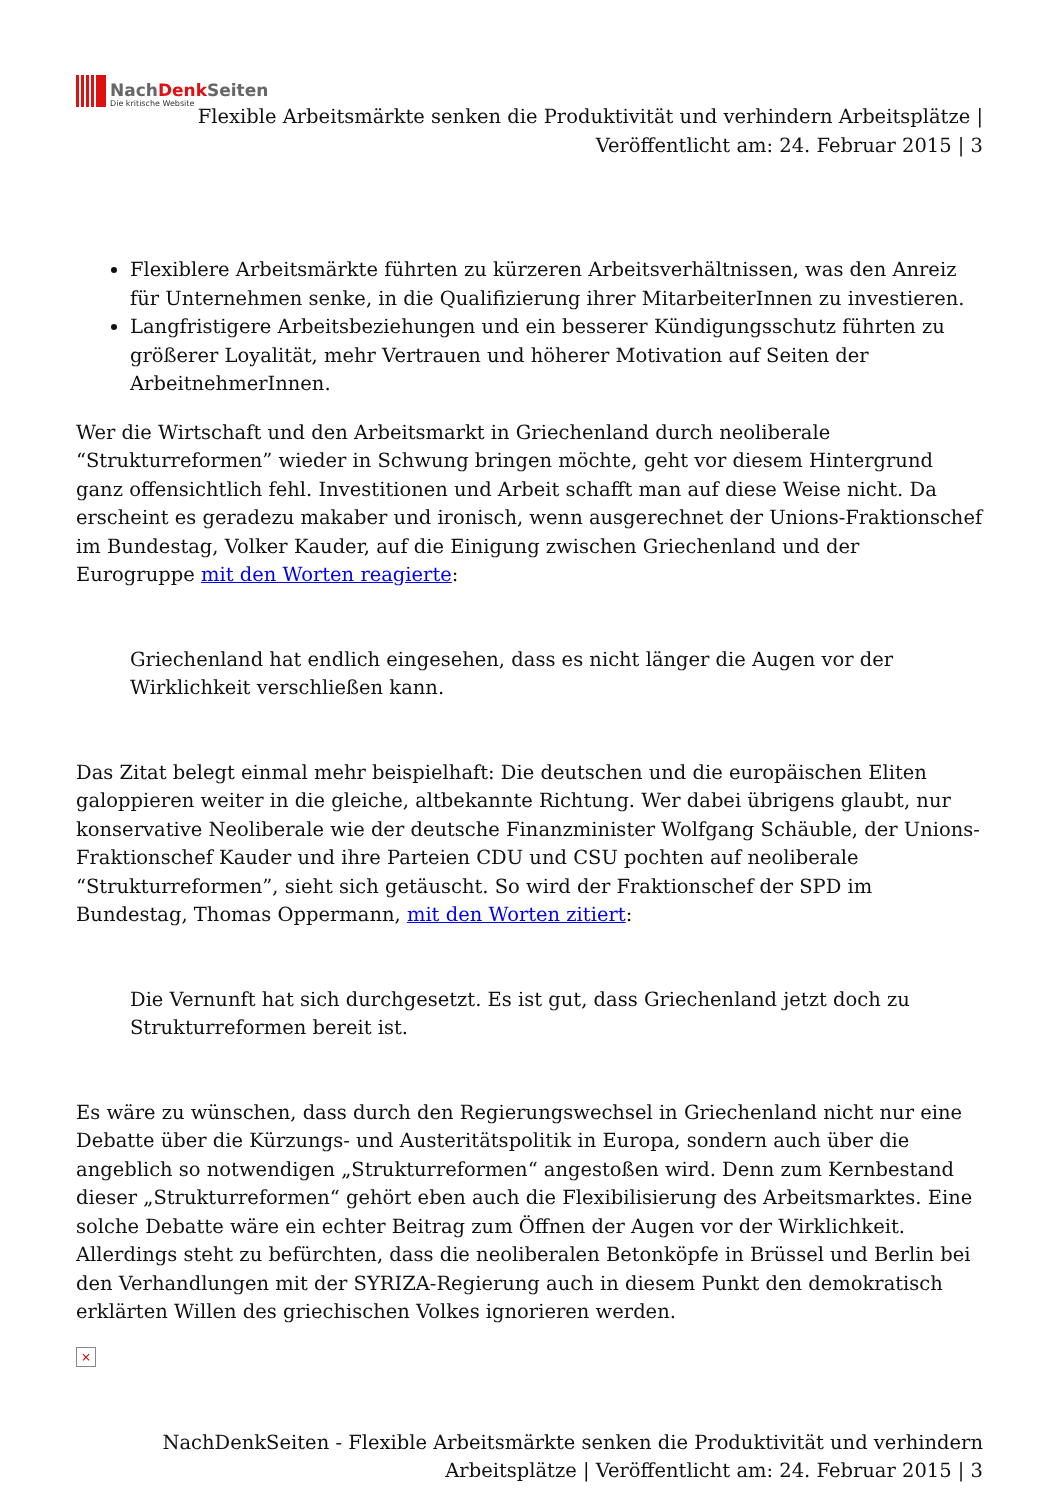NachDenk Seiten
Die kritische Website
Flexible Arbeitsmärkte senken die Produktivität und verhindern Arbeitsplätze | Veröffentlicht am: 24. Februar 2015 | 3
Flexiblere Arbeitsmärkte führten zu kürzeren Arbeitsverhältnissen, was den Anreiz für Unternehmen senke, in die Qualifizierung ihrer MitarbeiterInnen zu investieren.
Langfristigere Arbeitsbeziehungen und ein besserer Kündigungsschutz führten zu größerer Loyalität, mehr Vertrauen und höherer Motivation auf Seiten der ArbeitnehmerInnen.
Wer die Wirtschaft und den Arbeitsmarkt in Griechenland durch neoliberale “Strukturreformen” wieder in Schwung bringen möchte, geht vor diesem Hintergrund ganz offensichtlich fehl. Investitionen und Arbeit schafft man auf diese Weise nicht. Da erscheint es geradezu makaber und ironisch, wenn ausgerechnet der Unions-Fraktionschef im Bundestag, Volker Kauder, auf die Einigung zwischen Griechenland und der Eurogruppe mit den Worten reagierte:
Griechenland hat endlich eingesehen, dass es nicht länger die Augen vor der Wirklichkeit verschließen kann.
Das Zitat belegt einmal mehr beispielhaft: Die deutschen und die europäischen Eliten galoppieren weiter in die gleiche, altbekannte Richtung. Wer dabei übrigens glaubt, nur konservative Neoliberale wie der deutsche Finanzminister Wolfgang Schäuble, der Unions-Fraktionschef Kauder und ihre Parteien CDU und CSU pochten auf neoliberale “Strukturreformen”, sieht sich getäuscht. So wird der Fraktionschef der SPD im Bundestag, Thomas Oppermann, mit den Worten zitiert:
Die Vernunft hat sich durchgesetzt. Es ist gut, dass Griechenland jetzt doch zu Strukturreformen bereit ist.
Es wäre zu wünschen, dass durch den Regierungswechsel in Griechenland nicht nur eine Debatte über die Kürzungs- und Austeritätspolitik in Europa, sondern auch über die angeblich so notwendigen „Strukturreformen“ angestoßen wird. Denn zum Kernbestand dieser „Strukturreformen“ gehört eben auch die Flexibilisierung des Arbeitsmarktes. Eine solche Debatte wäre ein echter Beitrag zum Öffnen der Augen vor der Wirklichkeit. Allerdings steht zu befürchten, dass die neoliberalen Betonköpfe in Brüssel und Berlin bei den Verhandlungen mit der SYRIZA-Regierung auch in diesem Punkt den demokratisch erklärten Willen des griechischen Volkes ignorieren werden.
×
NachDenkSeiten - Flexible Arbeitsmärkte senken die Produktivität und verhindern Arbeitsplätze | Veröffentlicht am: 24. Februar 2015 | 3